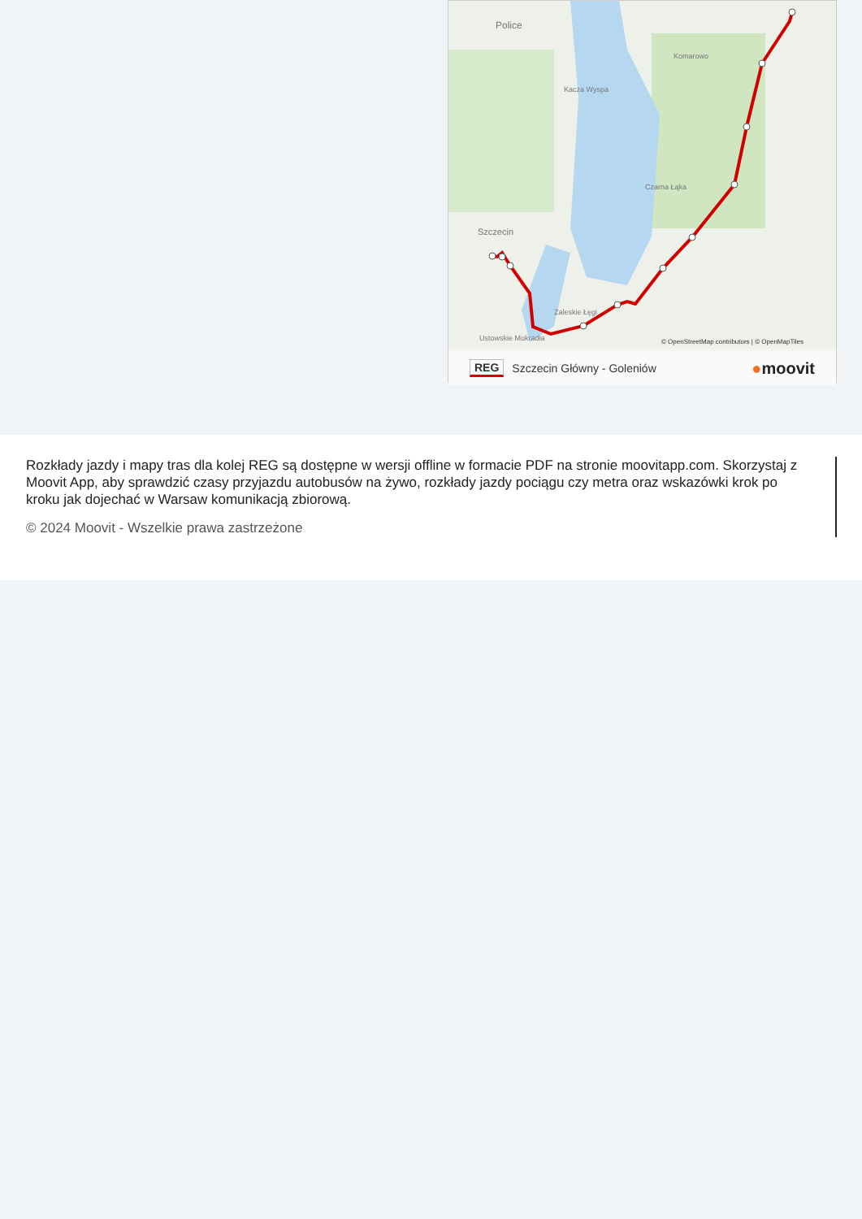Police
Szczecin
Kacza Wyspa
Czarna Łąka
Komarowo
Zaleskie Łęgi
Ustowskie Mokradła
© OpenStreetMap contributors | © OpenMapTiles
REG Szczecin Główny - Goleniów ●moovit
Rozkłady jazdy i mapy tras dla kolej REG są dostępne w wersji offline w formacie PDF na stronie moovitapp.com. Skorzystaj z Moovit App, aby sprawdzić czasy przyjazdu autobusów na żywo, rozkłady jazdy pociągu czy metra oraz wskazówki krok po kroku jak dojechać w Warsaw komunikacją zbiorową.
© 2024 Moovit - Wszelkie prawa zastrzeżone